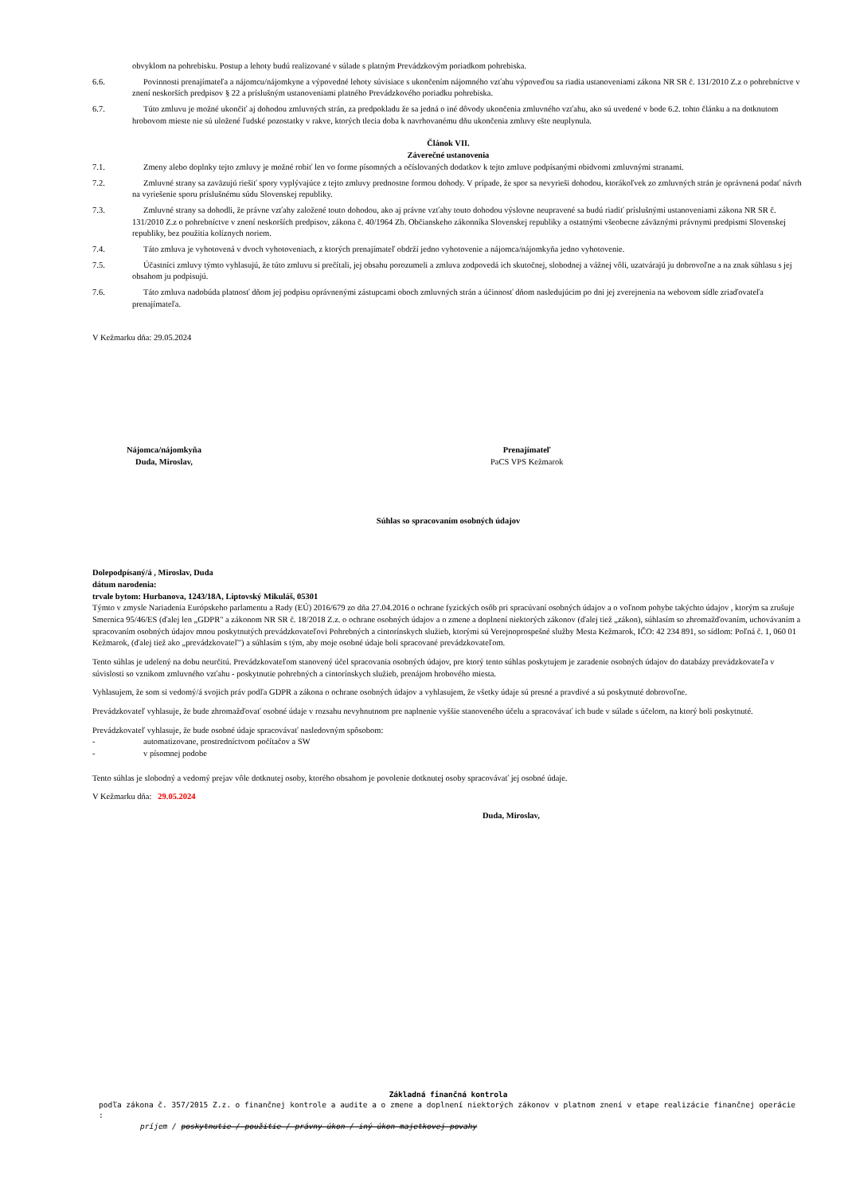obvyklom na pohrebisku. Postup a lehoty budú realizované v súlade s platným Prevádzkovým poriadkom pohrebiska.
6.6. Povinnosti prenajímateľa a nájomcu/nájomkyne a výpovedné lehoty súvisiace s ukončením nájomného vzťahu výpoveďou sa riadia ustanoveniami zákona NR SR č. 131/2010 Z.z o pohrebníctve v znení neskorších predpisov § 22 a príslušným ustanoveniami platného Prevádzkového poriadku pohrebiska.
6.7. Túto zmluvu je možné ukončiť aj dohodou zmluvných strán, za predpokladu že sa jedná o iné dôvody ukončenia zmluvného vzťahu, ako sú uvedené v bode 6.2. tohto článku a na dotknutom hrobovom mieste nie sú uložené ľudské pozostatky v rakve, ktorých tlecia doba k navrhovanému dňu ukončenia zmluvy ešte neuplynula.
Článok VII.
Záverečné ustanovenia
7.1. Zmeny alebo doplnky tejto zmluvy je možné robiť len vo forme písomných a očíslovaných dodatkov k tejto zmluve podpísanými obidvomi zmluvnými stranami.
7.2. Zmluvné strany sa zaväzujú riešiť spory vyplývajúce z tejto zmluvy prednostne formou dohody. V prípade, že spor sa nevyrieši dohodou, ktorákoľvek zo zmluvných strán je oprávnená podať návrh na vyriešenie sporu príslušnému súdu Slovenskej republiky.
7.3. Zmluvné strany sa dohodli, že právne vzťahy založené touto dohodou, ako aj právne vzťahy touto dohodou výslovne neupravené sa budú riadiť príslušnými ustanoveniami zákona NR SR č. 131/2010 Z.z o pohrebníctve v znení neskorších predpisov, zákona č. 40/1964 Zb. Občianskeho zákonníka Slovenskej republiky a ostatnými všeobecne záväznými právnymi predpismi Slovenskej republiky, bez použitia kolíznych noriem.
7.4. Táto zmluva je vyhotovená v dvoch vyhotoveniach, z ktorých prenajímateľ obdrží jedno vyhotovenie a nájomca/nájomkyňa jedno vyhotovenie.
7.5. Účastníci zmluvy týmto vyhlasujú, že túto zmluvu si prečítali, jej obsahu porozumeli a zmluva zodpovedá ich skutočnej, slobodnej a vážnej vôli, uzatvárajú ju dobrovoľne a na znak súhlasu s jej obsahom ju podpisujú.
7.6. Táto zmluva nadobúda platnosť dňom jej podpisu oprávnenými zástupcami oboch zmluvných strán a účinnosť dňom nasledujúcim po dni jej zverejnenia na webovom sídle zriaďovateľa prenajímateľa.
V Kežmarku dňa: 29.05.2024
Nájomca/nájomkyňa
Duda, Miroslav,
Prenajímateľ
PaCS VPS Kežmarok
Súhlas so spracovaním osobných údajov
Dolepodpísaný/á , Miroslav, Duda
dátum narodenia:
trvale bytom: Hurbanova, 1243/18A, Liptovský Mikuláš, 05301
Týmto v zmysle Nariadenia Európskeho parlamentu a Rady (EÚ) 2016/679 zo dňa 27.04.2016 o ochrane fyzických osôb pri spracúvaní osobných údajov a o voľnom pohybe takýchto údajov , ktorým sa zrušuje Smernica 95/46/ES (ďalej len „GDPR" a zákonom NR SR č. 18/2018 Z.z. o ochrane osobných údajov a o zmene a doplnení niektorých zákonov (ďalej tiež „zákon), súhlasím so zhromažďovaním, uchovávaním a spracovaním osobných údajov mnou poskytnutých prevádzkovateľovi Pohrebných a cintorínskych služieb, ktorými sú Verejnoprospešné služby Mesta Kežmarok, IČO: 42 234 891, so sídlom: Poľná č. 1, 060 01 Kežmarok, (ďalej tiež ako „prevádzkovateľ") a súhlasím s tým, aby moje osobné údaje boli spracované prevádzkovateľom.
Tento súhlas je udelený na dobu neurčitú. Prevádzkovateľom stanovený účel spracovania osobných údajov, pre ktorý tento súhlas poskytujem je zaradenie osobných údajov do databázy prevádzkovateľa v súvislosti so vznikom zmluvného vzťahu - poskytnutie pohrebných a cintorínskych služieb, prenájom hrobového miesta.
Vyhlasujem, že som si vedomý/á svojich práv podľa GDPR a zákona o ochrane osobných údajov a vyhlasujem, že všetky údaje sú presné a pravdivé a sú poskytnuté dobrovoľne.
Prevádzkovateľ vyhlasuje, že bude zhromažďovať osobné údaje v rozsahu nevyhnutnom pre naplnenie vyššie stanoveného účelu a spracovávať ich bude v súlade s účelom, na ktorý boli poskytnuté.
Prevádzkovateľ vyhlasuje, že bude osobné údaje spracovávať nasledovným spôsobom:
- automatizovane, prostredníctvom počítačov a SW
- v písomnej podobe
Tento súhlas je slobodný a vedomý prejav vôle dotknutej osoby, ktorého obsahom je povolenie dotknutej osoby spracovávať jej osobné údaje.
V Kežmarku dňa: 29.05.2024
Duda, Miroslav,
Základná finančná kontrola
podľa zákona č. 357/2015 Z.z. o finančnej kontrole a audite a o zmene a doplnení niektorých zákonov v platnom znení v etape realizácie finančnej operácie :
príjem / poskytnutie / použitie / právny úkon / iný úkon majetkovej povahy